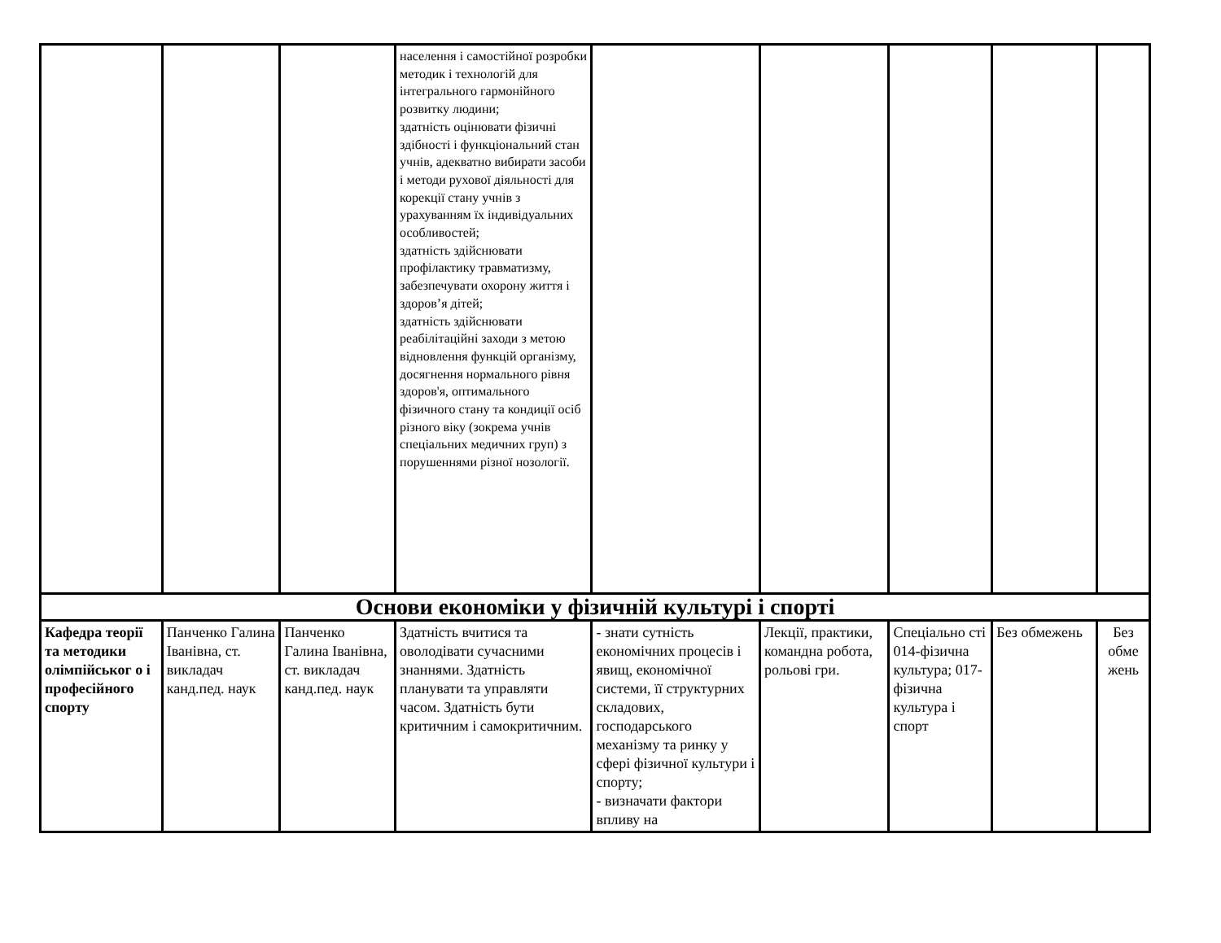| | | | населення і самостійної розробки методик і технологій для інтегрального гармонійного розвитку людини; здатність оцінювати фізичні здібності і функціональний стан учнів, адекватно вибирати засоби і методи рухової діяльності для корекції стану учнів з урахуванням їх індивідуальних особливостей; здатність здійснювати профілактику травматизму, забезпечувати охорону життя і здоров’я дітей; здатність здійснювати реабілітаційні заходи з метою відновлення функцій організму, досягнення нормального рівня здоров'я, оптимального фізичного стану та кондиції осіб різного віку (зокрема учнів спеціальних медичних груп) з порушеннями різної нозології. | | | | | |
| Основи економіки у фізичній культурі і спорті | | | | | | | | |
| Кафедра теорії та методики олімпійськог о і професійного спорту | Панченко Галина Іванівна, ст. викладач канд.пед. наук | Панченко Галина Іванівна, ст. викладач канд.пед. наук | Здатність вчитися та оволодівати сучасними знаннями. Здатність планувати та управляти часом. Здатність бути критичним і самокритичним. | - знати сутність економічних процесів і явищ, економічної системи, її структурних складових, господарського механізму та ринку у сфері фізичної культури і спорту; - визначати фактори впливу на | Лекції, практики, командна робота, рольові гри. | Спеціально сті 014-фізична культура; 017-фізична культура і спорт | Без обмежень | Без обме жень |